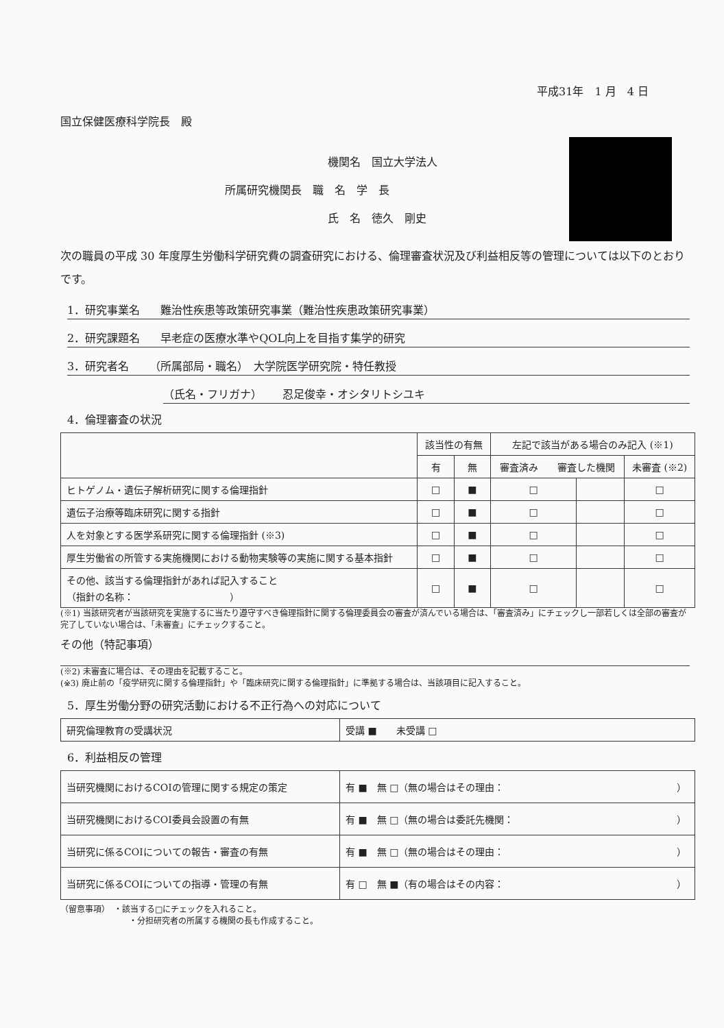平成31年　1 月　4 日
国立保健医療科学院長　殿
機関名　国立大学法人
所属研究機関長　職　名　学　長
氏　名　徳久　剛史
次の職員の平成 30 年度厚生労働科学研究費の調査研究における、倫理審査状況及び利益相反等の管理については以下のとおりです。
1．研究事業名 難治性疾患等政策研究事業（難治性疾患政策研究事業）
2．研究課題名 早老症の医療水準やQOL向上を目指す集学的研究
3．研究者名 （所属部局・職名）　大学院医学研究院・特任教授
（氏名・フリガナ） 忍足俊幸・オシタリトシユキ
4．倫理審査の状況
| | 該当性の有無 | | 左記で該当がある場合のみ記入 (※1) | | |
| --- | --- | --- | --- | --- | --- |
| | 有 | 無 | 審査済み 審査した機関 | | 未審査 (※2) |
| ヒトゲノム・遺伝子解析研究に関する倫理指針 | □ | ■ | □ | | □ |
| 遺伝子治療等臨床研究に関する指針 | □ | ■ | □ | | □ |
| 人を対象とする医学系研究に関する倫理指針 (※3) | □ | ■ | □ | | □ |
| 厚生労働省の所管する実施機関における動物実験等の実施に関する基本指針 | □ | ■ | □ | | □ |
| その他、該当する倫理指針があれば記入すること （指針の名称： ） | □ | ■ | □ | | □ |
(※1) 当該研究者が当該研究を実施するに当たり遵守すべき倫理指針に関する倫理委員会の審査が済んでいる場合は、「審査済み」にチェックし一部若しくは全部の審査が完了していない場合は、「未審査」にチェックすること。
その他（特記事項）
(※2) 未審査に場合は、その理由を記載すること。
(※3) 廃止前の「疫学研究に関する倫理指針」や「臨床研究に関する倫理指針」に準拠する場合は、当該項目に記入すること。
5．厚生労働分野の研究活動における不正行為への対応について
| 研究倫理教育の受講状況 | 受講 ■ 未受講 □ |
6．利益相反の管理
| 当研究機関におけるCOIの管理に関する規定の策定 | 有 ■ 無 □（無の場合はその理由： ） |
| 当研究機関におけるCOI委員会設置の有無 | 有 ■ 無 □（無の場合は委託先機関： ） |
| 当研究に係るCOIについての報告・審査の有無 | 有 ■ 無 □（無の場合はその理由： ） |
| 当研究に係るCOIについての指導・管理の有無 | 有 □ 無 ■（有の場合はその内容： ） |
（留意事項）　・該当する□にチェックを入れること。
・分担研究者の所属する機関の長も作成すること。